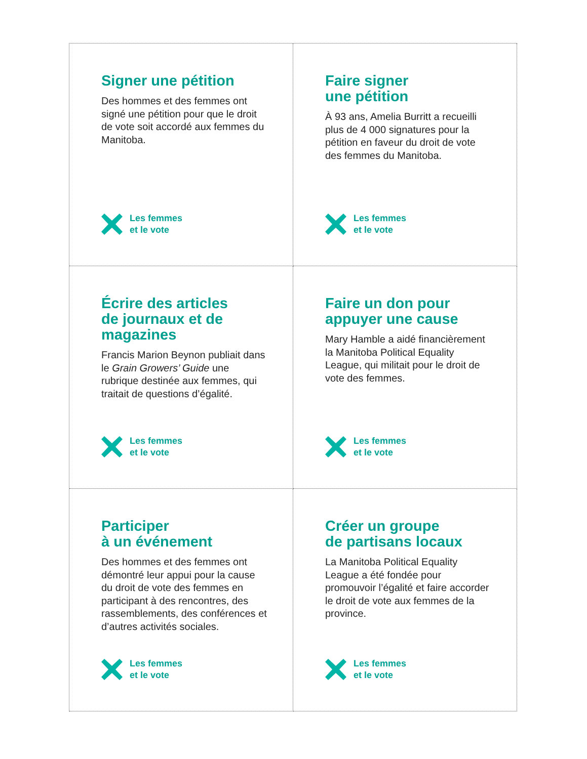Signer une pétition
Des hommes et des femmes ont signé une pétition pour que le droit de vote soit accordé aux femmes du Manitoba.
Les femmes
et le vote
Faire signer
une pétition
À 93 ans, Amelia Burritt a recueilli plus de 4 000 signatures pour la pétition en faveur du droit de vote des femmes du Manitoba.
Les femmes
et le vote
Écrire des articles
de journaux et de
magazines
Francis Marion Beynon publiait dans le Grain Growers’ Guide une rubrique destinée aux femmes, qui traitait de questions d’égalité.
Les femmes
et le vote
Faire un don pour
appuyer une cause
Mary Hamble a aidé financièrement la Manitoba Political Equality League, qui militait pour le droit de vote des femmes.
Les femmes
et le vote
Participer
à un événement
Des hommes et des femmes ont démontré leur appui pour la cause du droit de vote des femmes en participant à des rencontres, des rassemblements, des conférences et d’autres activités sociales.
Les femmes
et le vote
Créer un groupe
de partisans locaux
La Manitoba Political Equality League a été fondée pour promouvoir l’égalité et faire accorder le droit de vote aux femmes de la province.
Les femmes
et le vote